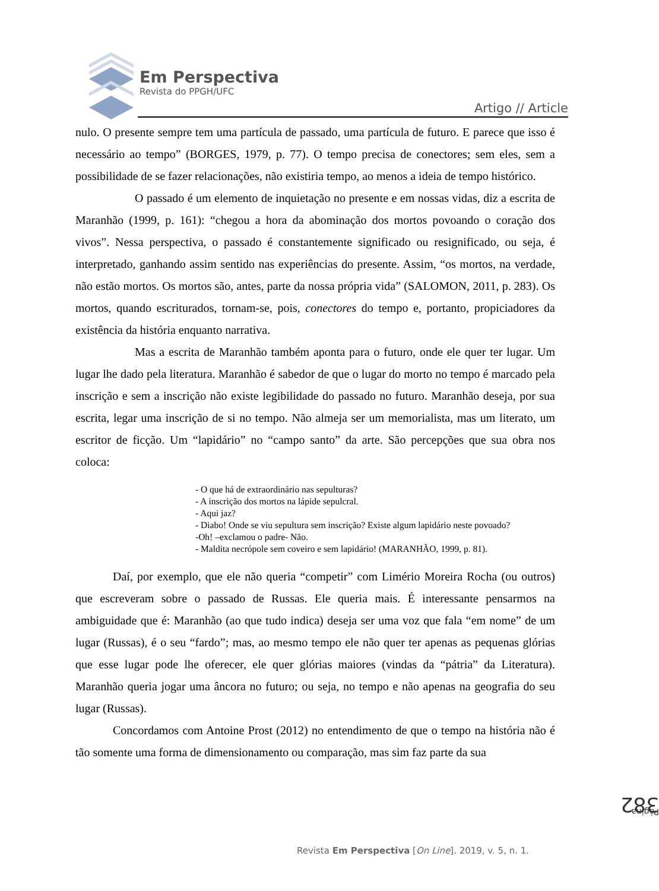Em Perspectiva
Revista do PPGH/UFC
Artigo // Article
nulo. O presente sempre tem uma partícula de passado, uma partícula de futuro. E parece que isso é necessário ao tempo” (BORGES, 1979, p. 77). O tempo precisa de conectores; sem eles, sem a possibilidade de se fazer relacionações, não existiria tempo, ao menos a ideia de tempo histórico.
O passado é um elemento de inquietação no presente e em nossas vidas, diz a escrita de Maranhão (1999, p. 161): “chegou a hora da abominação dos mortos povoando o coração dos vivos”. Nessa perspectiva, o passado é constantemente significado ou resignificado, ou seja, é interpretado, ganhando assim sentido nas experiências do presente. Assim, “os mortos, na verdade, não estão mortos. Os mortos são, antes, parte da nossa própria vida” (SALOMON, 2011, p. 283). Os mortos, quando escriturados, tornam-se, pois, conectores do tempo e, portanto, propiciadores da existência da história enquanto narrativa.
Mas a escrita de Maranhão também aponta para o futuro, onde ele quer ter lugar. Um lugar lhe dado pela literatura. Maranhão é sabedor de que o lugar do morto no tempo é marcado pela inscrição e sem a inscrição não existe legibilidade do passado no futuro. Maranhão deseja, por sua escrita, legar uma inscrição de si no tempo. Não almeja ser um memorialista, mas um literato, um escritor de ficção. Um “lapidário” no “campo santo” da arte. São percepções que sua obra nos coloca:
- O que há de extraordinário nas sepulturas?
- A inscrição dos mortos na lápide sepulcral.
- Aqui jaz?
- Diabo! Onde se viu sepultura sem inscrição? Existe algum lapidário neste povoado?
-Oh! –exclamou o padre- Não.
- Maldita necrópole sem coveiro e sem lapidário! (MARANHÃO, 1999, p. 81).
Daí, por exemplo, que ele não queria “competir” com Limério Moreira Rocha (ou outros) que escreveram sobre o passado de Russas. Ele queria mais. É interessante pensarmos na ambiguidade que é: Maranhão (ao que tudo indica) deseja ser uma voz que fala “em nome” de um lugar (Russas), é o seu “fardo”; mas, ao mesmo tempo ele não quer ter apenas as pequenas glórias que esse lugar pode lhe oferecer, ele quer glórias maiores (vindas da “pátria” da Literatura). Maranhão queria jogar uma âncora no futuro; ou seja, no tempo e não apenas na geografia do seu lugar (Russas).
Concordamos com Antoine Prost (2012) no entendimento de que o tempo na história não é tão somente uma forma de dimensionamento ou comparação, mas sim faz parte da sua
Página 382
Revista Em Perspectiva [On Line]. 2019, v. 5, n. 1.